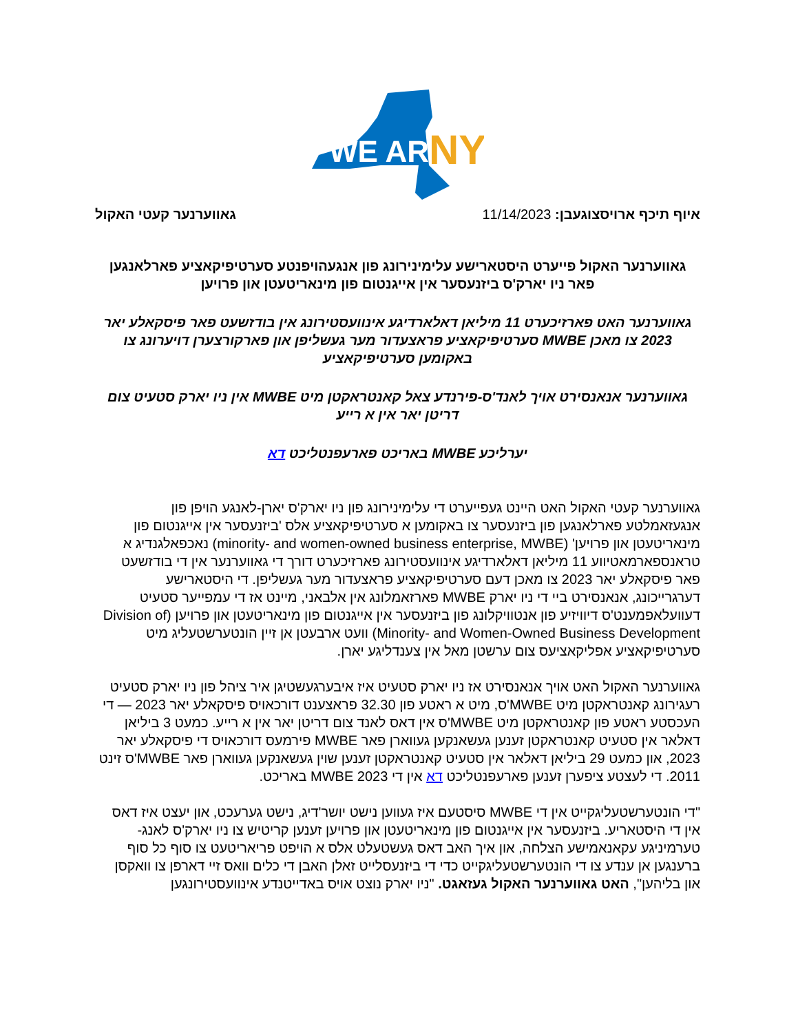WE ARE
NY
איוף תיכף ארויסצוגעבן: 11/14/2023
גאווערנער קעטי האקול
גאווערנער האקול פייערט היסטארישע עלימינירונג פון אנגעהויפנטע סערטיפיקאציע פארלאנגען
פאר ניו יארק'ס ביזנעסער אין אייגנטום פון מינאריטעטן און פרויען
גאווערנער האט פארזיכערט 11 מיליאן דאלארדיגע אינוועסטירונג אין בודזשעט פאר פיסקאלע יאר 2023 צו מאכן MWBE סערטיפיקאציע פראצעדור מער געשליפן און פארקורצערן דויערונג צו באקומען סערטיפיקאציע
גאווערנער אנאנסירט אויך לאנד'ס-פירנדע צאל קאנטראקטן מיט MWBE אין ניו יארק סטעיט צום דריטן יאר אין א רייע
יערליכע MWBE באריכט פארעפנטליכט דא
גאווערנער קעטי האקול האט היינט געפייערט די עלימינירונג פון ניו יארק'ס יארן-לאנגע הויפן פון אנגעזאמלטע פארלאנגען פון ביזנעסער צו באקומען א סערטיפיקאציע אלס 'ביזנעסער אין אייגנטום פון מינאריטעטן און פרויען' (minority- and women-owned business enterprise, MWBE) נאכפאלגנדיג א טראנספארמאטיווע 11 מיליאן דאלארדיגע אינוועסטירונג פארזיכערט דורך די גאווערנער אין די בודזשעט פאר פיסקאלע יאר 2023 צו מאכן דעם סערטיפיקאציע פראצעדור מער געשליפן. די היסטארישע דערגרייכונג, אנאנסירט ביי די ניו יארק MWBE פארזאמלונג אין אלבאני, מיינט אז די עמפייער סטעיט דעוועלאפמענט'ס דיוויזיע פון אנטוויקלונג פון ביזנעסער אין אייגנטום פון מינאריטעטן און פרויען (Division of Minority- and Women-Owned Business Development) וועט ארבעטן אן זיין הונטערשטעליג מיט סערטיפיקאציע אפליקאציעס צום ערשטן מאל אין צענדליגע יארן.
גאווערנער האקול האט אויך אנאנסירט אז ניו יארק סטעיט איז איבערגעשטיגן איר ציהל פון ניו יארק סטעיט רעגירונג קאנטראקטן מיט MWBE'ס, מיט א ראטע פון 32.30 פראצענט דורכאויס פיסקאלע יאר 2023 — די העכסטע ראטע פון קאנטראקטן מיט MWBE'ס אין דאס לאנד צום דריטן יאר אין א רייע. כמעט 3 ביליאן דאלאר אין סטעיט קאנטראקטן זענען געשאנקען געווארן פאר MWBE פירמעס דורכאויס די פיסקאלע יאר 2023, און כמעט 29 ביליאן דאלאר אין סטעיט קאנטראקטן זענען שוין געשאנקען געווארן פאר MWBE'ס זינט 2011. די לעצטע ציפערן זענען פארעפנטליכט דא אין די 2023 MWBE באריכט.
"די הונטערשטעליגקייט אין די MWBE סיסטעם איז געווען נישט יושר'דיג, נישט גערעכט, און יעצט איז דאס אין די היסטאריע. ביזנעסער אין אייגנטום פון מינאריטעטן און פרויען זענען קריטיש צו ניו יארק'ס לאנג-טערמיניגע עקאנאמישע הצלחה, און איך האב דאס געשטעלט אלס א הויפט פריאריטעט צו סוף כל סוף ברענגען אן ענדע צו די הונטערשטעליגקייט כדי די ביזנעסלייט זאלן האבן די כלים וואס זיי דארפן צו וואקסן און בליהען", האט גאווערנער האקול געזאגט. "ניו יארק נוצט אויס באדייטנדע אינוועסטירונגען